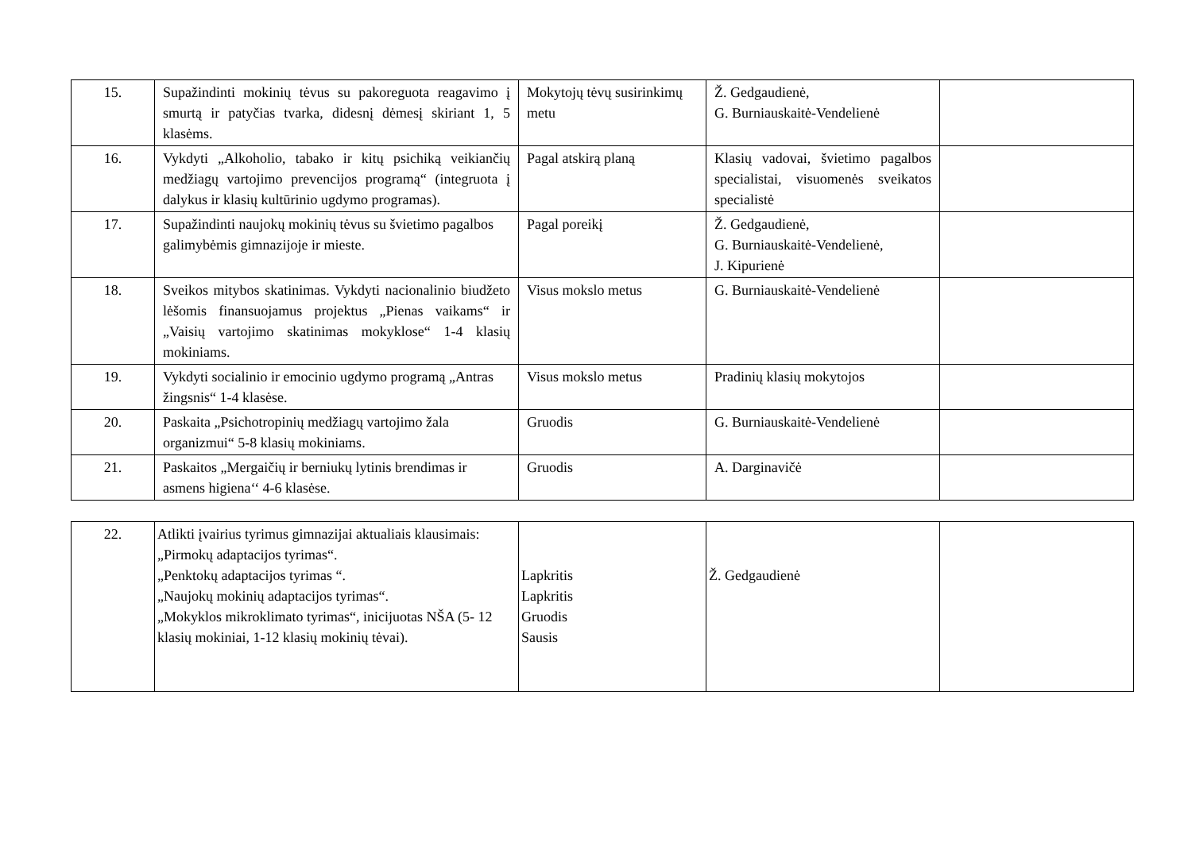| 15. | Supažindinti mokinių tėvus su pakoreguota reagavimo į smurtą ir patyčias tvarka, didesnį dėmesį skiriant 1, 5 klasėms. | Mokytojų tėvų susirinkimų metu | Ž. Gedgaudienė, G. Burniauskaitė-Vendelienė | |
| 16. | Vykdyti „Alkoholio, tabako ir kitų psichiką veikiančių medžiagų vartojimo prevencijos programą“ (integruota į dalykus ir klasių kultūrinio ugdymo programas). | Pagal atskirą planą | Klasių vadovai, švietimo pagalbos specialistai, visuomenės sveikatos specialistė | |
| 17. | Supažindinti naujokų mokinių tėvus su švietimo pagalbos galimybėmis gimnazijoje ir mieste. | Pagal poreikį | Ž. Gedgaudienė, G. Burniauskaitė-Vendelienė, J. Kipurienė | |
| 18. | Sveikos mitybos skatinimas. Vykdyti nacionalinio biudžeto lėšomis finansuojamus projektus „Pienas vaikams“ ir „Vaisių vartojimo skatinimas mokyklose“ 1-4 klasių mokiniams. | Visus mokslo metus | G. Burniauskaitė-Vendelienė | |
| 19. | Vykdyti socialinio ir emocinio ugdymo programą „Antras žingsnis“ 1-4 klasėse. | Visus mokslo metus | Pradinių klasių mokytojos | |
| 20. | Paskaita „Psichotropinių medžiagų vartojimo žala organizmui“ 5-8 klasių mokiniams. | Gruodis | G. Burniauskaitė-Vendelienė | |
| 21. | Paskaitos „Mergaičių ir berniukų lytinis brendimas ir asmens higiena‘‘ 4-6 klasėse. | Gruodis | A. Darginavičė | |
| 22. | Atlikti įvairius tyrimus gimnazijai aktualiais klausimais: „Pirmokų adaptacijos tyrimas“. „Penktokų adaptacijos tyrimas “. „Naujokų mokinių adaptacijos tyrimas“. „Mokyklos mikroklimato tyrimas“, inicijuotas NŠA (5- 12 klasių mokiniai, 1-12 klasių mokinių tėvai). | Lapkritis Lapkritis Gruodis Sausis | Ž. Gedgaudienė | |